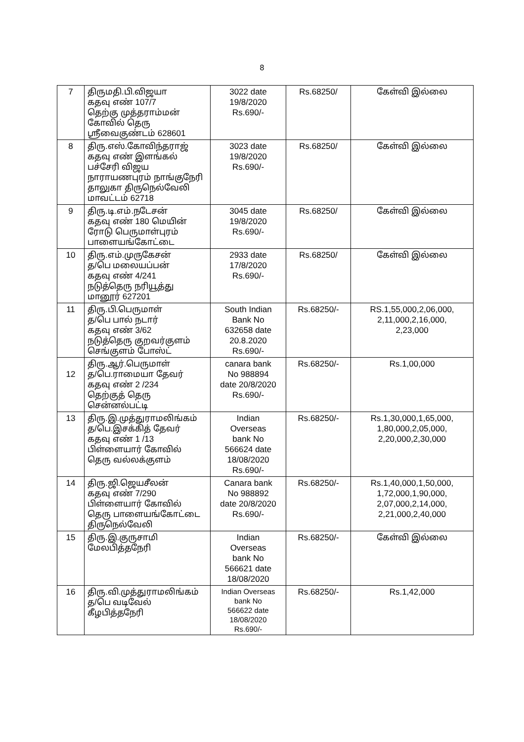8
| 7 | திருமதி.பி.விஜயா கதவு எண் 107/7 தெற்கு முத்தராம்மன் கோவில் தெரு ஸ்ரீவைகுண்டம் 628601 | 3022 date 19/8/2020 Rs.690/- | Rs.68250/ | கேள்வி இல்லை |
| 8 | திரு.எஸ்.கோவிந்தராஜ் கதவு எண் இளங்கல் பச்சேரி விஜய நாராயணபுரம் நாங்குநேரி தாலுகா திருநெல்வேலி மாவட்டம் 62718 | 3023 date 19/8/2020 Rs.690/- | Rs.68250/ | கேள்வி இல்லை |
| 9 | திரு.டி.எம்.நடேசன் கதவு எண் 180 மெயின் ரோடு பெருமாள்புரம் பாளையங்கோட்டை | 3045 date 19/8/2020 Rs.690/- | Rs.68250/ | கேள்வி இல்லை |
| 10 | திரு.எம்.முருகேசன் த/பெ மலையப்பன் கதவு எண் 4/241 நடுத்தெரு நரியூத்து மானூர் 627201 | 2933 date 17/8/2020 Rs.690/- | Rs.68250/ | கேள்வி இல்லை |
| 11 | திரு.பி.பெருமாள் த/பெ பால் நடார் கதவு எண் 3/62 நடுத்தெரு குறவர்குளம் செங்குளம் போஸ்ட் | South Indian Bank No 632658 date 20.8.2020 Rs.690/- | Rs.68250/- | RS.1,55,000,2,06,000, 2,11,000,2,16,000, 2,23,000 |
| 12 | திரு.ஆர்.பெருமாள் த/பெ.ராமையா தேவர் கதவு எண் 2 /234 தெற்குத் தெரு சென்னல்பட்டி | canara bank No 988894 date 20/8/2020 Rs.690/- | Rs.68250/- | Rs.1,00,000 |
| 13 | திரு.இ.முத்துராமலிங்கம் த/பெ.இசக்கித் தேவர் கதவு எண் 1 /13 பிள்ளையார் கோவில் தெரு வல்லக்குளம் | Indian Overseas bank No 566624 date 18/08/2020 Rs.690/- | Rs.68250/- | Rs.1,30,000,1,65,000, 1,80,000,2,05,000, 2,20,000,2,30,000 |
| 14 | திரு.ஜி.ஜெயசீலன் கதவு எண் 7/290 பிள்ளையார் கோவில் தெரு பாளையங்கோட்டை திருநெல்வேலி | Canara bank No 988892 date 20/8/2020 Rs.690/- | Rs.68250/- | Rs.1,40,000,1,50,000, 1,72,000,1,90,000, 2,07,000,2,14,000, 2,21,000,2,40,000 |
| 15 | திரு.இ.குருசாமி மேலபித்தநேரி | Indian Overseas bank No 566621 date 18/08/2020 | Rs.68250/- | கேள்வி இல்லை |
| 16 | திரு.வி.முத்துராமலிங்கம் த/பெ வடிவேல் கீழபித்தநேரி | Indian Overseas bank No 566622 date 18/08/2020 Rs.690/- | Rs.68250/- | Rs.1,42,000 |